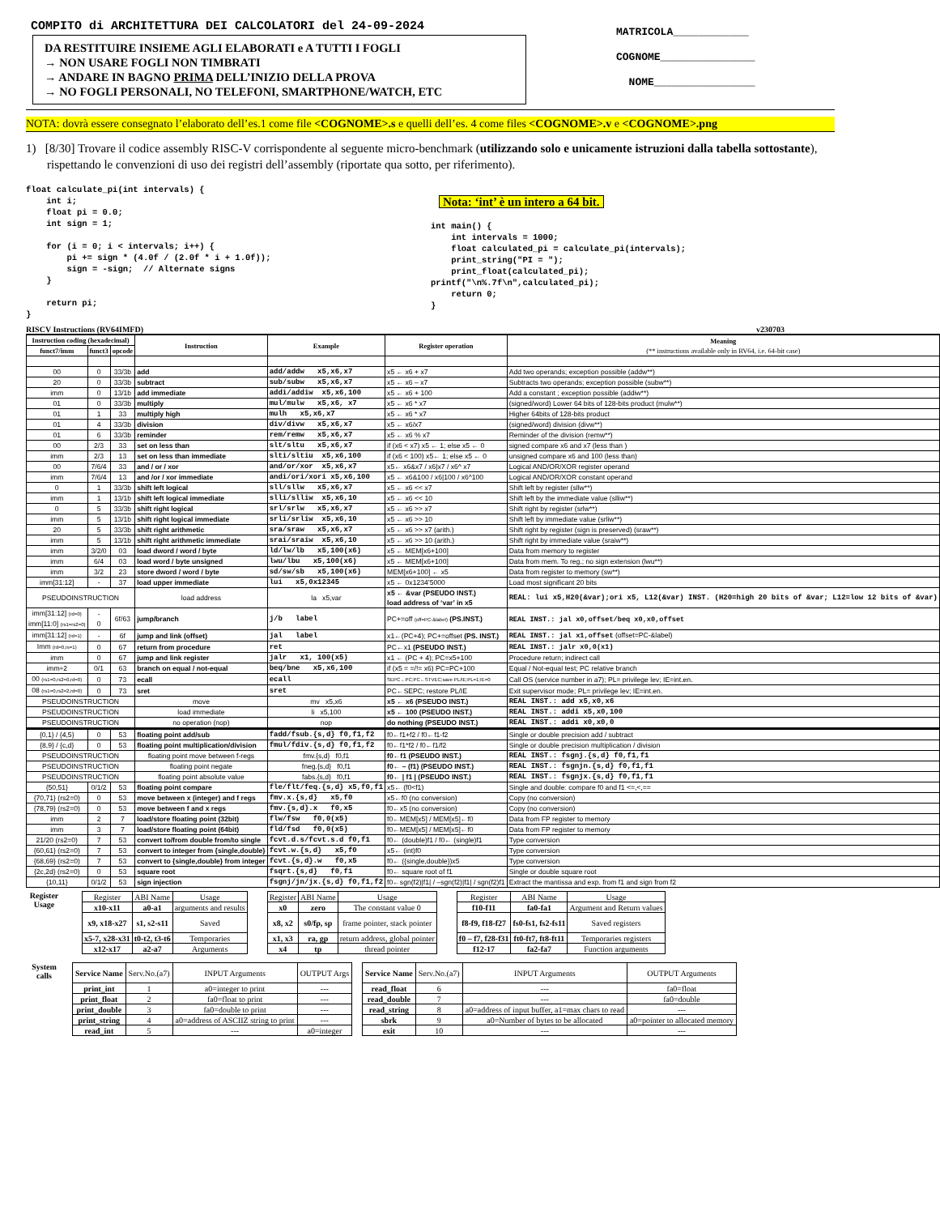COMPITO di ARCHITETTURA DEI CALCOLATORI del 24-09-2024
DA RESTITUIRE INSIEME AGLI ELABORATI e A TUTTI I FOGLI
→ NON USARE FOGLI NON TIMBRATI
→ ANDARE IN BAGNO PRIMA DELL’INIZIO DELLA PROVA
→ NO FOGLI PERSONALI, NO TELEFONI, SMARTPHONE/WATCH, ETC
MATRICOLA____________
COGNOME_______________
NOME________________
NOTA: dovrà essere consegnato l’elaborato dell’es.1 come file <COGNOME>.s e quelli dell’es. 4 come files <COGNOME>.v e <COGNOME>.png
1) [8/30] Trovare il codice assembly RISC-V corrispondente al seguente micro-benchmark (utilizzando solo e unicamente istruzioni dalla tabella sottostante), rispettando le convenzioni di uso dei registri dell’assembly (riportate qua sotto, per riferimento).
float calculate_pi(int intervals) { int i; float pi = 0.0; int sign = 1; for (i = 0; i < intervals; i++) { pi += sign * (4.0f / (2.0f * i + 1.0f)); sign = -sign; // Alternate signs } return pi; }
Nota: ‘int’ è un intero a 64 bit. int main() { int intervals = 1000; float calculated_pi = calculate_pi(intervals); print_string("PI = "); print_float(calculated_pi); printf("\n%.7f\n",calculated_pi); return 0; }
RISCV Instructions (RV64IMFD) v230703
| Instruction coding (hexadecimal) | | | Instruction | Example | Register operation | Meaning (** instructions available only in RV64, i.e. 64-bit case) |
| --- | --- | --- | --- | --- | --- | --- |
| funct7/imm | funct3 | opcode | | | | |
| 00 | 0 | 33/3b | add | add/addw x5,x6,x7 | x5 ← x6 + x7 | Add two operands; exception possible (addw**) |
| 20 | 0 | 33/3b | subtract | sub/subw x5,x6,x7 | x5 ← x6 – x7 | Subtracts two operands; exception possible (subw**) |
| imm | 0 | 13/1b | add immediate | addi/addiw x5,x6,100 | x5 ← x6 + 100 | Add a constant ; exception possible (addiw**) |
| 01 | 0 | 33/3b | multiply | mul/mulw x5,x6, x7 | x5 ← x6 * x7 | (signed/word) Lower 64 bits of 128-bits product (mulw**) |
| 01 | 1 | 33 | multiply high | mulh x5,x6,x7 | x5 ← x6 * x7 | Higher 64bits of 128-bits product |
| 01 | 4 | 33/3b | division | div/divw x5,x6,x7 | x5 ← x6/x7 | (signed/word) division (divw**) |
| 01 | 6 | 33/3b | reminder | rem/remw x5,x6,x7 | x5 ← x6 % x7 | Reminder of the division (remw**) |
| 00 | 2/3 | 33 | set on less than | slt/sltu x5,x6,x7 | if (x6 < x7) x5 ← 1; else x5 ← 0 | signed compare x6 and x7 (less than ) |
| imm | 2/3 | 13 | set on less than immediate | slti/sltiu x5,x6,100 | if (x6 < 100) x5← 1; else x5 ← 0 | unsigned compare x6 and 100 (less than) |
| 00 | 7/6/4 | 33 | and / or / xor | and/or/xor x5,x6,x7 | x5← x6&x7 / x6/x7 / x6^ x7 | Logical AND/OR/XOR register operand |
| imm | 7/6/4 | 13 | and /or / xor immediate | andi/ori/xori x5,x6,100 | x5 ← x6&100 / x6/100 / x6^100 | Logical AND/OR/XOR constant operand |
| 0 | 1 | 33/3b | shift left logical | sll/sllw x5,x6,x7 | x5 ← x6 << x7 | Shift left by register (sllw**) |
| imm | 1 | 13/1b | shift left logical immediate | slli/slliw x5,x6,10 | x5 ← x6 << 10 | Shift left by the immediate value (slliw**) |
| 0 | 5 | 33/3b | shift right logical | srl/srlw x5,x6,x7 | x5 ← x6 >> x7 | Shift right by register (srlw**) |
| imm | 5 | 13/1b | shift right logical immediate | srli/srliw x5,x6,10 | x5 ← x6 >> 10 | Shift left by immediate value (srliw**) |
| 20 | 5 | 33/3b | shift right arithmetic | sra/sraw x5,x6,x7 | x5 ← x6 >> x7 (arith.) | Shift right by register (sign is preserved) (sraw**) |
| imm | 5 | 13/1b | shift right arithmetic immediate | srai/sraiw x5,x6,10 | x5 ← x6 >> 10 (arith.) | Shift right by immediate value (sraiw**) |
| imm | 3/2/0 | 03 | load dword / word / byte | ld/lw/lb x5,100(x6) | x5 ← MEM[x6+100] | Data from memory to register |
| imm | 6/4 | 03 | load word / byte unsigned | lwu/lbu x5,100(x6) | x5 ← MEM[x6+100] | Data from mem. To reg.; no sign extension (lwu**) |
| imm | 3/2 | 23 | store dword / word / byte | sd/sw/sb x5,100(x6) | MEM[x6+100] ← x5 | Data from register to memory (sw**) |
| imm[31:12] | - | 37 | load upper immediate | lui x5,0x12345 | x5 ← 0x1234’5000 | Load most significant 20 bits |
| PSEUDOINSTRUCTION | | | load address | la x5,var | x5 ← &var (PSEUDO INST.) load address of ‘var’ in x5 | REAL: lui x5,H20(&var);ori x5, L12(&var) INST. (H20=high 20 bits of &var; L12=low 12 bits of &var) |
| imm[31:12] (rd=0) imm[11:0] (rs1=rs2=0) | - 0 | 6f/63 | jump/branch | j/b label | PC+=off (off=PC-&label) (PS.INST.) | REAL INST.: jal x0,offset/beq x0,x0,offset |
| imm[31:12] (rd=1) | - | 6f | jump and link (offset) | jal label | x1←(PC+4); PC+=offset (PS. INST.) | REAL INST.: jal x1,offset (offset=PC-&label) |
| Imm (rd=0,rs=1) | 0 | 67 | return from procedure | ret | PC←x1 (PSEUDO INST.) | REAL INST.: jalr x0,0(x1) |
| imm | 0 | 67 | jump and link register | jalr x1, 100(x5) | x1 ← (PC + 4); PC=x5+100 | Procedure return; indirect call |
| imm÷2 | 0/1 | 63 | branch on equal / not-equal | beq/bne x5,x6,100 | if (x5 = =/!= x6) PC=PC+100 | Equal / Not-equal test; PC relative branch |
| 00 (rs1=0,rs2=0,rd=0) | 0 | 73 | ecall | ecall | SEPC←PC;PC←STVEC;save PL/IE;PL=1;IE=0 | Call OS (service number in a7); PL= privilege lev; IE=int.en. |
| 08 (rs1=0,rs2=2,rd=0) | 0 | 73 | sret | sret | PC←SEPC; restore PL/IE | Exit supervisor mode; PL= privilege lev; IE=int.en. |
| PSEUDOINSTRUCTION | | | move | mv x5,x6 | x5 ← x6 (PSEUDO INST.) | REAL INST.: add x5,x0,x6 |
| PSEUDOINSTRUCTION | | | load immediate | li x5,100 | x5 ← 100 (PSEUDO INST.) | REAL INST.: addi x5,x0,100 |
| PSEUDOINSTRUCTION | | | no operation (nop) | nop | do nothing (PSEUDO INST.) | REAL INST.: addi x0,x0,0 |
| {0,1} / {4,5} | 0 | 53 | floating point add/sub | fadd/fsub.{s,d} f0,f1,f2 | f0←f1+f2 / f0←f1-f2 | Single or double precision add / subtract |
| {8,9} / {c,d} | 0 | 53 | floating point multiplication/division | fmul/fdiv.{s,d} f0,f1,f2 | f0←f1*f2 / f0←f1/f2 | Single or double precision multiplication / division |
| PSEUDOINSTRUCTION | | | floating point move between f-regs | fmv.{s,d} f0,f1 | f0←f1 (PSEUDO INST.) | REAL INST.: fsgnj.{s,d} f0,f1,f1 |
| PSEUDOINSTRUCTION | | | floating point negate | fneg.{s,d} f0,f1 | f0← – (f1) (PSEUDO INST.) | REAL INST.: fsgnjn.{s,d} f0,f1,f1 |
| PSEUDOINSTRUCTION | | | floating point absolute value | fabs.{s,d} f0,f1 | f0← / f1 / (PSEUDO INST.) | REAL INST.: fsgnjx.{s,d} f0,f1,f1 |
| {50,51} | 0/1/2 | 53 | floating point compare | fle/flt/feq.{s,d} x5,f0,f1 | x5← (f0<f1) | Single and double: compare f0 and f1 <=,<,== |
| {70,71} (rs2=0) | 0 | 53 | move between x (integer) and f regs | fmv.x.{s,d} x5,f0 | x5←f0 (no conversion) | Copy (no conversion) |
| {78,79} (rs2=0) | 0 | 53 | move between f and x regs | fmv.{s,d}.x f0,x5 | f0←x5 (no conversion) | Copy (no conversion) |
| imm | 2 | 7 | load/store floating point (32bit) | flw/fsw f0,0(x5) | f0←MEM[x5] / MEM[x5]←f0 | Data from FP register to memory |
| imm | 3 | 7 | load/store floating point (64bit) | fld/fsd f0,0(x5) | f0←MEM[x5] / MEM[x5]←f0 | Data from FP register to memory |
| 21/20 (rs2=0) | 7 | 53 | convert to/from double from/to single | fcvt.d.s/fcvt.s.d f0,f1 | f0← (double)f1 / f0← (single)f1 | Type conversion |
| {60,61} (rs2=0) | 7 | 53 | convert to integer from {single,double} | fcvt.w.{s,d} x5,f0 | x5← (int)f0 | Type conversion |
| {68,69} (rs2=0) | 7 | 53 | convert to {single,double} from integer | fcvt.{s,d}.w f0,x5 | f0← ({single,double})x5 | Type conversion |
| {2c,2d} (rs2=0) | 0 | 53 | square root | fsqrt.{s,d} f0,f1 | f0← square root of f1 | Single or double square root |
| {10,11} | 0/1/2 | 53 | sign injection | fsgnj/jn/jx.{s,d} f0,f1,f2 | f0←sgn(f2)/f1/ / –sgn(f2)/f1/ / sgn(f2)f1 | Extract the mantissa and exp. from f1 and sign from f2 |
Register Usage
| Register | ABI Name | Usage |
| x10-x11 | a0-a1 | arguments and results |
| x9, x18-x27 | s1, s2-s11 | Saved |
| x5-7, x28-x31 | t0-t2, t3-t6 | Temporaries |
| x12-x17 | a2-a7 | Arguments |
| Register | ABI Name | Usage |
| x0 | zero | The constant value 0 |
| x8, x2 | s0/fp, sp | frame pointer, stack pointer |
| x1, x3 | ra, gp | return address, global pointer |
| x4 | tp | thread pointer |
| Register | ABI Name | Usage |
| f10-f11 | fa0-fa1 | Argument and Return values |
| f8-f9, f18-f27 | fs0-fs1, fs2-fs11 | Saved registers |
| f0 – f7, f28-f31 | ft0-ft7, ft8-ft11 | Temporaries registers |
| f12-17 | fa2-fa7 | Function arguments |
System calls
| Service Name | Serv.No.(a7) | INPUT Arguments | OUTPUT Args |
| print_int | 1 | a0=integer to print | --- |
| print_float | 2 | fa0=float to print | --- |
| print_double | 3 | fa0=double to print | --- |
| print_string | 4 | a0=address of ASCIIZ string to print | --- |
| read_int | 5 | --- | a0=integer |
| Service Name | Serv.No.(a7) | INPUT Arguments | OUTPUT Arguments |
| read_float | 6 | --- | fa0=float |
| read_double | 7 | --- | fa0=double |
| read_string | 8 | a0=address of input buffer, a1=max chars to read | --- |
| sbrk | 9 | a0=Number of bytes to be allocated | a0=pointer to allocated memory |
| exit | 10 | --- | --- |